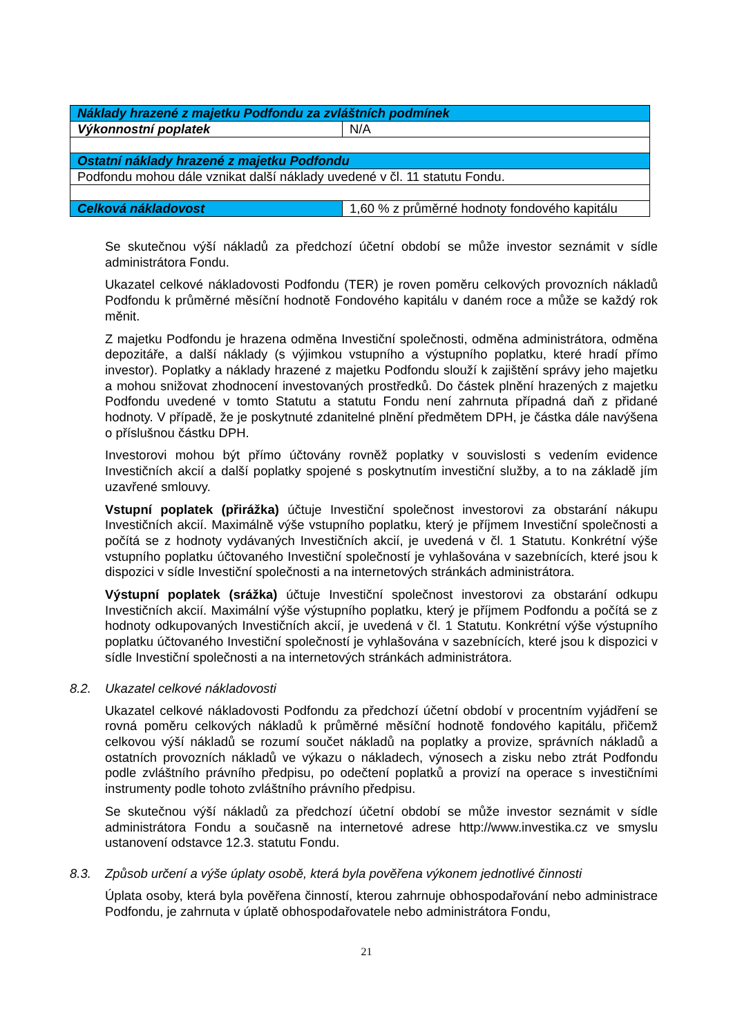| Náklady hrazené z majetku Podfondu za zvláštních podmínek | |
| Výkonnostní poplatek | N/A |
| Ostatní náklady hrazené z majetku Podfondu | |
| Podfondu mohou dále vznikat další náklady uvedené v čl. 11 statutu Fondu. | |
| Celková nákladovost | 1,60 % z průměrné hodnoty fondového kapitálu |
Se skutečnou výší nákladů za předchozí účetní období se může investor seznámit v sídle administrátora Fondu.
Ukazatel celkové nákladovosti Podfondu (TER) je roven poměru celkových provozních nákladů Podfondu k průměrné měsíční hodnotě Fondového kapitálu v daném roce a může se každý rok měnit.
Z majetku Podfondu je hrazena odměna Investiční společnosti, odměna administrátora, odměna depozitáře, a další náklady (s výjimkou vstupního a výstupního poplatku, které hradí přímo investor). Poplatky a náklady hrazené z majetku Podfondu slouží k zajištění správy jeho majetku a mohou snižovat zhodnocení investovaných prostředků. Do částek plnění hrazených z majetku Podfondu uvedené v tomto Statutu a statutu Fondu není zahrnuta případná daň z přidané hodnoty. V případě, že je poskytnuté zdanitelné plnění předmětem DPH, je částka dále navýšena o příslušnou částku DPH.
Investorovi mohou být přímo účtovány rovněž poplatky v souvislosti s vedením evidence Investičních akcií a další poplatky spojené s poskytnutím investiční služby, a to na základě jím uzavřené smlouvy.
Vstupní poplatek (přirážka) účtuje Investiční společnost investorovi za obstarání nákupu Investičních akcií. Maximálně výše vstupního poplatku, který je příjmem Investiční společnosti a počítá se z hodnoty vydávaných Investičních akcií, je uvedená v čl. 1 Statutu. Konkrétní výše vstupního poplatku účtovaného Investiční společností je vyhlašována v sazebnících, které jsou k dispozici v sídle Investiční společnosti a na internetových stránkách administrátora.
Výstupní poplatek (srážka) účtuje Investiční společnost investorovi za obstarání odkupu Investičních akcií. Maximální výše výstupního poplatku, který je příjmem Podfondu a počítá se z hodnoty odkupovaných Investičních akcií, je uvedená v čl. 1 Statutu. Konkrétní výše výstupního poplatku účtovaného Investiční společností je vyhlašována v sazebnících, které jsou k dispozici v sídle Investiční společnosti a na internetových stránkách administrátora.
8.2. Ukazatel celkové nákladovosti
Ukazatel celkové nákladovosti Podfondu za předchozí účetní období v procentním vyjádření se rovná poměru celkových nákladů k průměrné měsíční hodnotě fondového kapitálu, přičemž celkovou výší nákladů se rozumí součet nákladů na poplatky a provize, správních nákladů a ostatních provozních nákladů ve výkazu o nákladech, výnosech a zisku nebo ztrát Podfondu podle zvláštního právního předpisu, po odečtení poplatků a provizí na operace s investičními instrumenty podle tohoto zvláštního právního předpisu.
Se skutečnou výší nákladů za předchozí účetní období se může investor seznámit v sídle administrátora Fondu a současně na internetové adrese http://www.investika.cz ve smyslu ustanovení odstavce 12.3. statutu Fondu.
8.3. Způsob určení a výše úplaty osobě, která byla pověřena výkonem jednotlivé činnosti
Úplata osoby, která byla pověřena činností, kterou zahrnuje obhospodařování nebo administrace Podfondu, je zahrnuta v úplatě obhospodařovatele nebo administrátora Fondu,
21